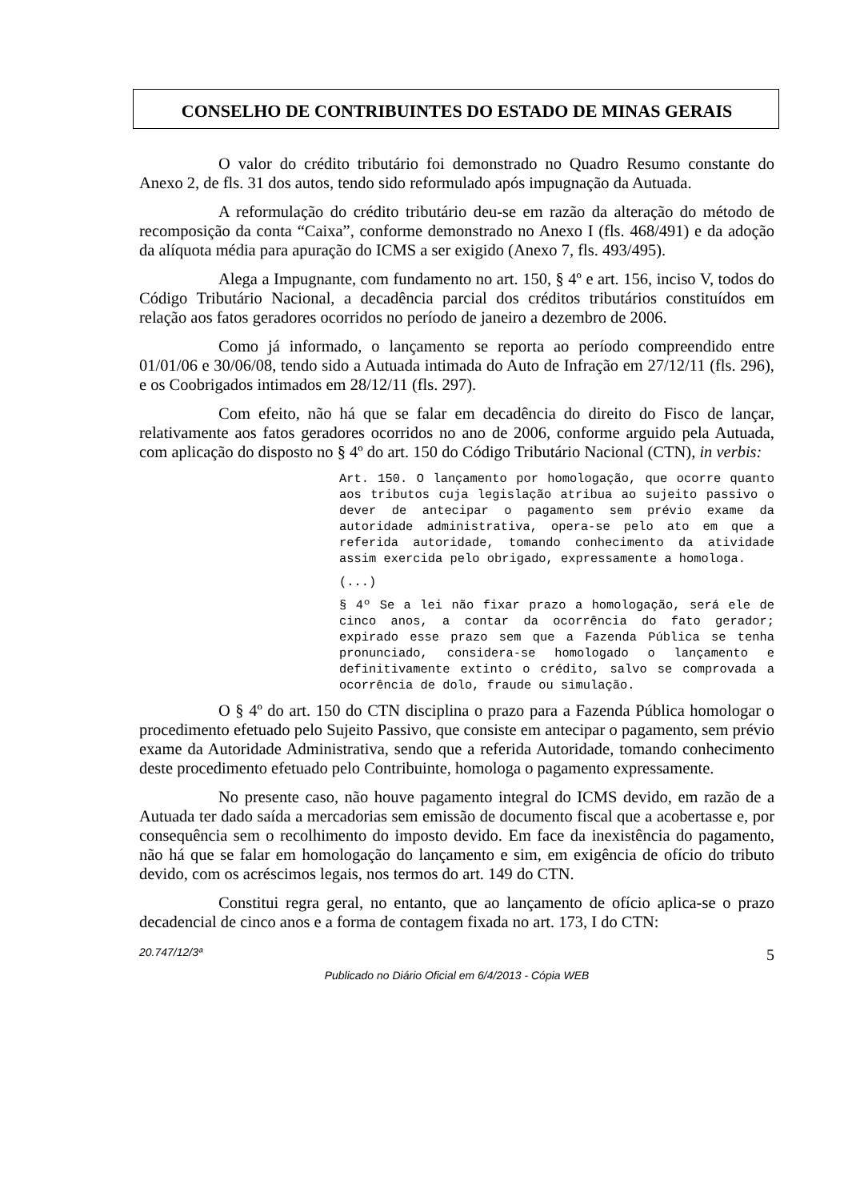CONSELHO DE CONTRIBUINTES DO ESTADO DE MINAS GERAIS
O valor do crédito tributário foi demonstrado no Quadro Resumo constante do Anexo 2, de fls. 31 dos autos, tendo sido reformulado após impugnação da Autuada.
A reformulação do crédito tributário deu-se em razão da alteração do método de recomposição da conta “Caixa”, conforme demonstrado no Anexo I (fls. 468/491) e da adoção da alíquota média para apuração do ICMS a ser exigido (Anexo 7, fls. 493/495).
Alega a Impugnante, com fundamento no art. 150, § 4º e art. 156, inciso V, todos do Código Tributário Nacional, a decadência parcial dos créditos tributários constituídos em relação aos fatos geradores ocorridos no período de janeiro a dezembro de 2006.
Como já informado, o lançamento se reporta ao período compreendido entre 01/01/06 e 30/06/08, tendo sido a Autuada intimada do Auto de Infração em 27/12/11 (fls. 296), e os Coobrigados intimados em 28/12/11 (fls. 297).
Com efeito, não há que se falar em decadência do direito do Fisco de lançar, relativamente aos fatos geradores ocorridos no ano de 2006, conforme arguido pela Autuada, com aplicação do disposto no § 4º do art. 150 do Código Tributário Nacional (CTN), in verbis:
Art. 150. O lançamento por homologação, que ocorre quanto aos tributos cuja legislação atribua ao sujeito passivo o dever de antecipar o pagamento sem prévio exame da autoridade administrativa, opera-se pelo ato em que a referida autoridade, tomando conhecimento da atividade assim exercida pelo obrigado, expressamente a homologa.
(...)
§ 4º Se a lei não fixar prazo a homologação, será ele de cinco anos, a contar da ocorrência do fato gerador; expirado esse prazo sem que a Fazenda Pública se tenha pronunciado, considera-se homologado o lançamento e definitivamente extinto o crédito, salvo se comprovada a ocorrência de dolo, fraude ou simulação.
O § 4º do art. 150 do CTN disciplina o prazo para a Fazenda Pública homologar o procedimento efetuado pelo Sujeito Passivo, que consiste em antecipar o pagamento, sem prévio exame da Autoridade Administrativa, sendo que a referida Autoridade, tomando conhecimento deste procedimento efetuado pelo Contribuinte, homologa o pagamento expressamente.
No presente caso, não houve pagamento integral do ICMS devido, em razão de a Autuada ter dado saída a mercadorias sem emissão de documento fiscal que a acobertasse e, por consequência sem o recolhimento do imposto devido. Em face da inexistência do pagamento, não há que se falar em homologação do lançamento e sim, em exigência de ofício do tributo devido, com os acréscimos legais, nos termos do art. 149 do CTN.
Constitui regra geral, no entanto, que ao lançamento de ofício aplica-se o prazo decadencial de cinco anos e a forma de contagem fixada no art. 173, I do CTN:
20.747/12/3ª 5
Publicado no Diário Oficial em 6/4/2013 - Cópia WEB